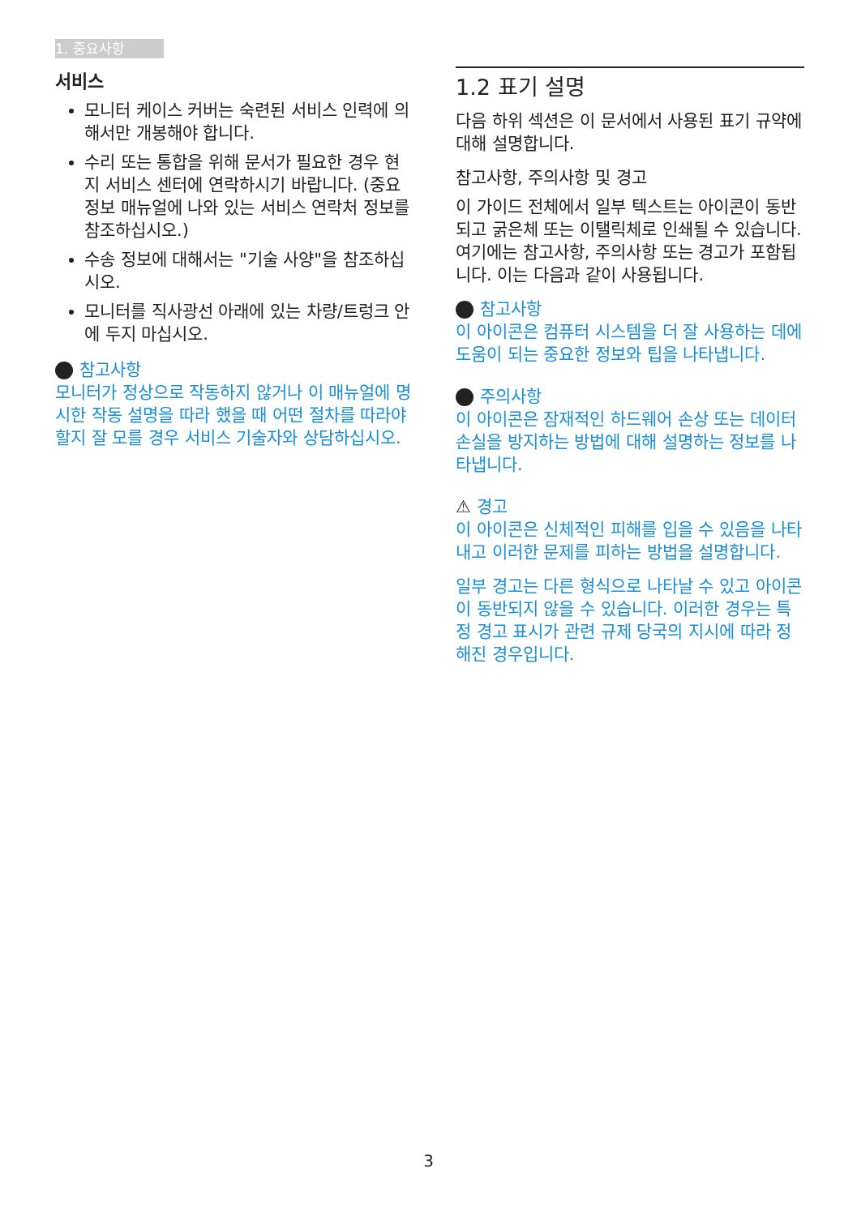1. 중요사항
서비스
모니터 케이스 커버는 숙련된 서비스 인력에 의해서만 개봉해야 합니다.
수리 또는 통합을 위해 문서가 필요한 경우 현지 서비스 센터에 연락하시기 바랍니다. (중요 정보 매뉴얼에 나와 있는 서비스 연락처 정보를 참조하십시오.)
수송 정보에 대해서는 "기술 사양"을 참조하십시오.
모니터를 직사광선 아래에 있는 차량/트렁크 안에 두지 마십시오.
참고사항
모니터가 정상으로 작동하지 않거나 이 매뉴얼에 명시한 작동 설명을 따라 했을 때 어떤 절차를 따라야 할지 잘 모를 경우 서비스 기술자와 상담하십시오.
1.2 표기 설명
다음 하위 섹션은 이 문서에서 사용된 표기 규약에 대해 설명합니다.
참고사항, 주의사항 및 경고
이 가이드 전체에서 일부 텍스트는 아이콘이 동반되고 굵은체 또는 이탤릭체로 인쇄될 수 있습니다. 여기에는 참고사항, 주의사항 또는 경고가 포함됩니다. 이는 다음과 같이 사용됩니다.
참고사항
이 아이콘은 컴퓨터 시스템을 더 잘 사용하는 데에 도움이 되는 중요한 정보와 팁을 나타냅니다.
주의사항
이 아이콘은 잠재적인 하드웨어 손상 또는 데이터 손실을 방지하는 방법에 대해 설명하는 정보를 나타냅니다.
⚠ 경고
이 아이콘은 신체적인 피해를 입을 수 있음을 나타내고 이러한 문제를 피하는 방법을 설명합니다.
일부 경고는 다른 형식으로 나타날 수 있고 아이콘이 동반되지 않을 수 있습니다. 이러한 경우는 특정 경고 표시가 관련 규제 당국의 지시에 따라 정해진 경우입니다.
3